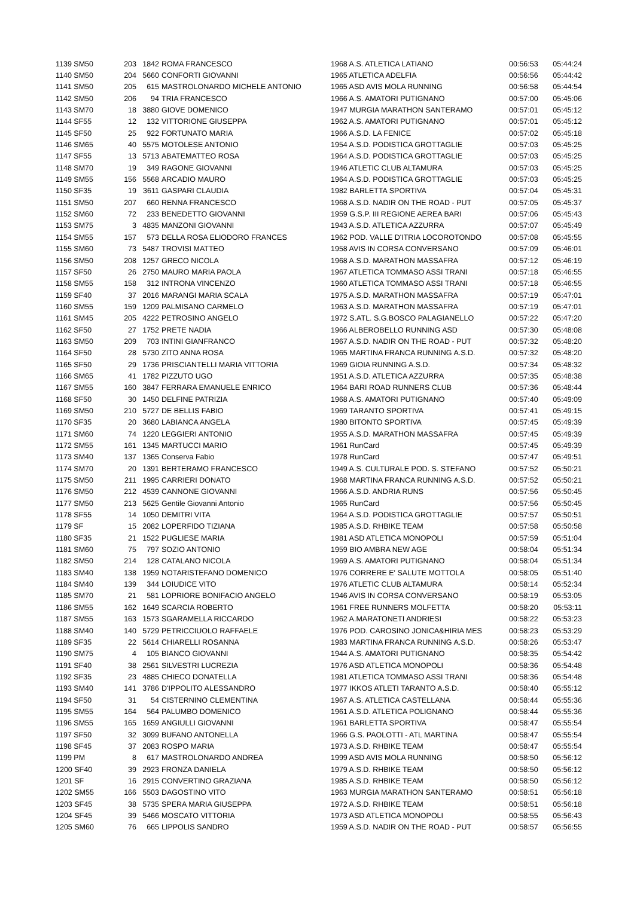| 1139 SM50 | 203 | 1842 | ROMA FRANCESCO | 1968 A.S. ATLETICA LATIANO | 00:56:53 | 05:44:24 |
| 1140 SM50 | 204 | 5660 | CONFORTI GIOVANNI | 1965 ATLETICA ADELFIA | 00:56:56 | 05:44:42 |
| 1141 SM50 | 205 | 615 | MASTROLONARDO MICHELE ANTONIO | 1965 ASD AVIS MOLA RUNNING | 00:56:58 | 05:44:54 |
| 1142 SM50 | 206 | 94 | TRIA FRANCESCO | 1966 A.S. AMATORI PUTIGNANO | 00:57:00 | 05:45:06 |
| 1143 SM70 | 18 | 3880 | GIOVE DOMENICO | 1947 MURGIA MARATHON SANTERAMO | 00:57:01 | 05:45:12 |
| 1144 SF55 | 12 | 132 | VITTORIONE GIUSEPPA | 1962 A.S. AMATORI PUTIGNANO | 00:57:01 | 05:45:12 |
| 1145 SF50 | 25 | 922 | FORTUNATO MARIA | 1966 A.S.D. LA FENICE | 00:57:02 | 05:45:18 |
| 1146 SM65 | 40 | 5575 | MOTOLESE ANTONIO | 1954 A.S.D. PODISTICA GROTTAGLIE | 00:57:03 | 05:45:25 |
| 1147 SF55 | 13 | 5713 | ABATEMATTEO ROSA | 1964 A.S.D. PODISTICA GROTTAGLIE | 00:57:03 | 05:45:25 |
| 1148 SM70 | 19 | 349 | RAGONE GIOVANNI | 1946 ATLETIC CLUB ALTAMURA | 00:57:03 | 05:45:25 |
| 1149 SM55 | 156 | 5568 | ARCADIO MAURO | 1964 A.S.D. PODISTICA GROTTAGLIE | 00:57:03 | 05:45:25 |
| 1150 SF35 | 19 | 3611 | GASPARI CLAUDIA | 1982 BARLETTA SPORTIVA | 00:57:04 | 05:45:31 |
| 1151 SM50 | 207 | 660 | RENNA FRANCESCO | 1968 A.S.D. NADIR ON THE ROAD - PUT | 00:57:05 | 05:45:37 |
| 1152 SM60 | 72 | 233 | BENEDETTO GIOVANNI | 1959 G.S.P. III REGIONE AEREA BARI | 00:57:06 | 05:45:43 |
| 1153 SM75 | 3 | 4835 | MANZONI GIOVANNI | 1943 A.S.D. ATLETICA AZZURRA | 00:57:07 | 05:45:49 |
| 1154 SM55 | 157 | 573 | DELLA ROSA ELIODORO FRANCES | 1962 POD. VALLE D'ITRIA LOCOROTONDO | 00:57:08 | 05:45:55 |
| 1155 SM60 | 73 | 5487 | TROVISI MATTEO | 1958 AVIS IN CORSA CONVERSANO | 00:57:09 | 05:46:01 |
| 1156 SM50 | 208 | 1257 | GRECO NICOLA | 1968 A.S.D. MARATHON MASSAFRA | 00:57:12 | 05:46:19 |
| 1157 SF50 | 26 | 2750 | MAURO MARIA PAOLA | 1967 ATLETICA TOMMASO ASSI TRANI | 00:57:18 | 05:46:55 |
| 1158 SM55 | 158 | 312 | INTRONA VINCENZO | 1960 ATLETICA TOMMASO ASSI TRANI | 00:57:18 | 05:46:55 |
| 1159 SF40 | 37 | 2016 | MARANGI MARIA SCALA | 1975 A.S.D. MARATHON MASSAFRA | 00:57:19 | 05:47:01 |
| 1160 SM55 | 159 | 1209 | PALMISANO CARMELO | 1963 A.S.D. MARATHON MASSAFRA | 00:57:19 | 05:47:01 |
| 1161 SM45 | 205 | 4222 | PETROSINO ANGELO | 1972 S.ATL. S.G.BOSCO PALAGIANELLO | 00:57:22 | 05:47:20 |
| 1162 SF50 | 27 | 1752 | PRETE NADIA | 1966 ALBEROBELLO RUNNING ASD | 00:57:30 | 05:48:08 |
| 1163 SM50 | 209 | 703 | INTINI GIANFRANCO | 1967 A.S.D. NADIR ON THE ROAD - PUT | 00:57:32 | 05:48:20 |
| 1164 SF50 | 28 | 5730 | ZITO ANNA ROSA | 1965 MARTINA FRANCA RUNNING A.S.D. | 00:57:32 | 05:48:20 |
| 1165 SF50 | 29 | 1736 | PRISCIANTELLI MARIA VITTORIA | 1969 GIOIA RUNNING A.S.D. | 00:57:34 | 05:48:32 |
| 1166 SM65 | 41 | 1782 | PIZZUTO UGO | 1951 A.S.D. ATLETICA AZZURRA | 00:57:35 | 05:48:38 |
| 1167 SM55 | 160 | 3847 | FERRARA EMANUELE ENRICO | 1964 BARI ROAD RUNNERS CLUB | 00:57:36 | 05:48:44 |
| 1168 SF50 | 30 | 1450 | DELFINE PATRIZIA | 1968 A.S. AMATORI PUTIGNANO | 00:57:40 | 05:49:09 |
| 1169 SM50 | 210 | 5727 | DE BELLIS FABIO | 1969 TARANTO SPORTIVA | 00:57:41 | 05:49:15 |
| 1170 SF35 | 20 | 3680 | LABIANCA ANGELA | 1980 BITONTO SPORTIVA | 00:57:45 | 05:49:39 |
| 1171 SM60 | 74 | 1220 | LEGGIERI ANTONIO | 1955 A.S.D. MARATHON MASSAFRA | 00:57:45 | 05:49:39 |
| 1172 SM55 | 161 | 1345 | MARTUCCI MARIO | 1961 RunCard | 00:57:45 | 05:49:39 |
| 1173 SM40 | 137 | 1365 | Conserva Fabio | 1978 RunCard | 00:57:47 | 05:49:51 |
| 1174 SM70 | 20 | 1391 | BERTERAMO FRANCESCO | 1949 A.S. CULTURALE POD. S. STEFANO | 00:57:52 | 05:50:21 |
| 1175 SM50 | 211 | 1995 | CARRIERI DONATO | 1968 MARTINA FRANCA RUNNING A.S.D. | 00:57:52 | 05:50:21 |
| 1176 SM50 | 212 | 4539 | CANNONE GIOVANNI | 1966 A.S.D. ANDRIA RUNS | 00:57:56 | 05:50:45 |
| 1177 SM50 | 213 | 5625 | Gentile Giovanni Antonio | 1965 RunCard | 00:57:56 | 05:50:45 |
| 1178 SF55 | 14 | 1050 | DEMITRI VITA | 1964 A.S.D. PODISTICA GROTTAGLIE | 00:57:57 | 05:50:51 |
| 1179 SF | 15 | 2082 | LOPERFIDO TIZIANA | 1985 A.S.D. RHBIKE TEAM | 00:57:58 | 05:50:58 |
| 1180 SF35 | 21 | 1522 | PUGLIESE MARIA | 1981 ASD ATLETICA MONOPOLI | 00:57:59 | 05:51:04 |
| 1181 SM60 | 75 | 797 | SOZIO ANTONIO | 1959 BIO AMBRA NEW AGE | 00:58:04 | 05:51:34 |
| 1182 SM50 | 214 | 128 | CATALANO NICOLA | 1969 A.S. AMATORI PUTIGNANO | 00:58:04 | 05:51:34 |
| 1183 SM40 | 138 | 1959 | NOTARISTEFANO DOMENICO | 1976 CORRERE E' SALUTE MOTTOLA | 00:58:05 | 05:51:40 |
| 1184 SM40 | 139 | 344 | LOIUDICE VITO | 1976 ATLETIC CLUB ALTAMURA | 00:58:14 | 05:52:34 |
| 1185 SM70 | 21 | 581 | LOPRIORE BONIFACIO ANGELO | 1946 AVIS IN CORSA CONVERSANO | 00:58:19 | 05:53:05 |
| 1186 SM55 | 162 | 1649 | SCARCIA ROBERTO | 1961 FREE RUNNERS MOLFETTA | 00:58:20 | 05:53:11 |
| 1187 SM55 | 163 | 1573 | SGARAMELLA RICCARDO | 1962 A.MARATONETI ANDRIESI | 00:58:22 | 05:53:23 |
| 1188 SM40 | 140 | 5729 | PETRICCIUOLO RAFFAELE | 1976 POD. CAROSINO JONICA&HIRIA MES | 00:58:23 | 05:53:29 |
| 1189 SF35 | 22 | 5614 | CHIARELLI ROSANNA | 1983 MARTINA FRANCA RUNNING A.S.D. | 00:58:26 | 05:53:47 |
| 1190 SM75 | 4 | 105 | BIANCO GIOVANNI | 1944 A.S. AMATORI PUTIGNANO | 00:58:35 | 05:54:42 |
| 1191 SF40 | 38 | 2561 | SILVESTRI LUCREZIA | 1976 ASD ATLETICA MONOPOLI | 00:58:36 | 05:54:48 |
| 1192 SF35 | 23 | 4885 | CHIECO DONATELLA | 1981 ATLETICA TOMMASO ASSI TRANI | 00:58:36 | 05:54:48 |
| 1193 SM40 | 141 | 3786 | D'IPPOLITO ALESSANDRO | 1977 IKKOS ATLETI TARANTO A.S.D. | 00:58:40 | 05:55:12 |
| 1194 SF50 | 31 | 54 | CISTERNINO CLEMENTINA | 1967 A.S. ATLETICA CASTELLANA | 00:58:44 | 05:55:36 |
| 1195 SM55 | 164 | 564 | PALUMBO DOMENICO | 1961 A.S.D. ATLETICA POLIGNANO | 00:58:44 | 05:55:36 |
| 1196 SM55 | 165 | 1659 | ANGIULLI GIOVANNI | 1961 BARLETTA SPORTIVA | 00:58:47 | 05:55:54 |
| 1197 SF50 | 32 | 3099 | BUFANO ANTONELLA | 1966 G.S. PAOLOTTI - ATL MARTINA | 00:58:47 | 05:55:54 |
| 1198 SF45 | 37 | 2083 | ROSPO MARIA | 1973 A.S.D. RHBIKE TEAM | 00:58:47 | 05:55:54 |
| 1199 PM | 8 | 617 | MASTROLONARDO ANDREA | 1999 ASD AVIS MOLA RUNNING | 00:58:50 | 05:56:12 |
| 1200 SF40 | 39 | 2923 | FRONZA DANIELA | 1979 A.S.D. RHBIKE TEAM | 00:58:50 | 05:56:12 |
| 1201 SF | 16 | 2915 | CONVERTINO GRAZIANA | 1985 A.S.D. RHBIKE TEAM | 00:58:50 | 05:56:12 |
| 1202 SM55 | 166 | 5503 | DAGOSTINO VITO | 1963 MURGIA MARATHON SANTERAMO | 00:58:51 | 05:56:18 |
| 1203 SF45 | 38 | 5735 | SPERA MARIA GIUSEPPA | 1972 A.S.D. RHBIKE TEAM | 00:58:51 | 05:56:18 |
| 1204 SF45 | 39 | 5466 | MOSCATO VITTORIA | 1973 ASD ATLETICA MONOPOLI | 00:58:55 | 05:56:43 |
| 1205 SM60 | 76 | 665 | LIPPOLIS SANDRO | 1959 A.S.D. NADIR ON THE ROAD - PUT | 00:58:57 | 05:56:55 |